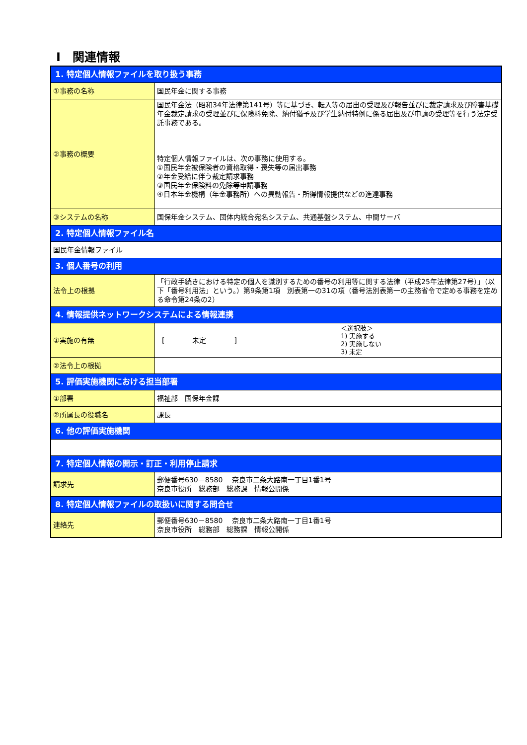Ⅰ　関連情報
| 1. 特定個人情報ファイルを取り扱う事務 | |
| ①事務の名称 | 国民年金に関する事務 |
| ②事務の概要 | 国民年金法（昭和34年法律第141号）等に基づき、転入等の届出の受理及び報告並びに裁定請求及び障害基礎年金裁定請求の受理並びに保険料免除、納付猶予及び学生納付特例に係る届出及び申請の受理等を行う法定受託事務である。 特定個人情報ファイルは、次の事務に使用する。 ①国民年金被保険者の資格取得・喪失等の届出事務 ②年金受給に伴う裁定請求事務 ③国民年金保険料の免除等申請事務 ④日本年金機構（年金事務所）への異動報告・所得情報提供などの進達事務 |
| ③システムの名称 | 国保年金システム、団体内統合宛名システム、共通基盤システム、中間サーバ |
| 2. 特定個人情報ファイル名 | |
| 国民年金情報ファイル | |
| 3. 個人番号の利用 | |
| 法令上の根拠 | 「行政手続きにおける特定の個人を識別するための番号の利用等に関する法律（平成25年法律第27号）」（以下「番号利用法」という。）第9条第1項 別表第一の31の項（番号法別表第一の主務省令で定める事務を定める命令第24条の2） |
| 4. 情報提供ネットワークシステムによる情報連携 | |
| ①実施の有無 | [ 未定 ] ＜選択肢＞ 1) 実施する 2) 実施しない 3) 未定 |
| ②法令上の根拠 | |
| 5. 評価実施機関における担当部署 | |
| ①部署 | 福祉部 国保年金課 |
| ②所属長の役職名 | 課長 |
| 6. 他の評価実施機関 | |
| 7. 特定個人情報の開示・訂正・利用停止請求 | |
| 請求先 | 郵便番号630－8580 奈良市二条大路南一丁目1番1号 奈良市役所 総務部 総務課 情報公開係 |
| 8. 特定個人情報ファイルの取扱いに関する問合せ | |
| 連絡先 | 郵便番号630－8580 奈良市二条大路南一丁目1番1号 奈良市役所 総務部 総務課 情報公開係 |